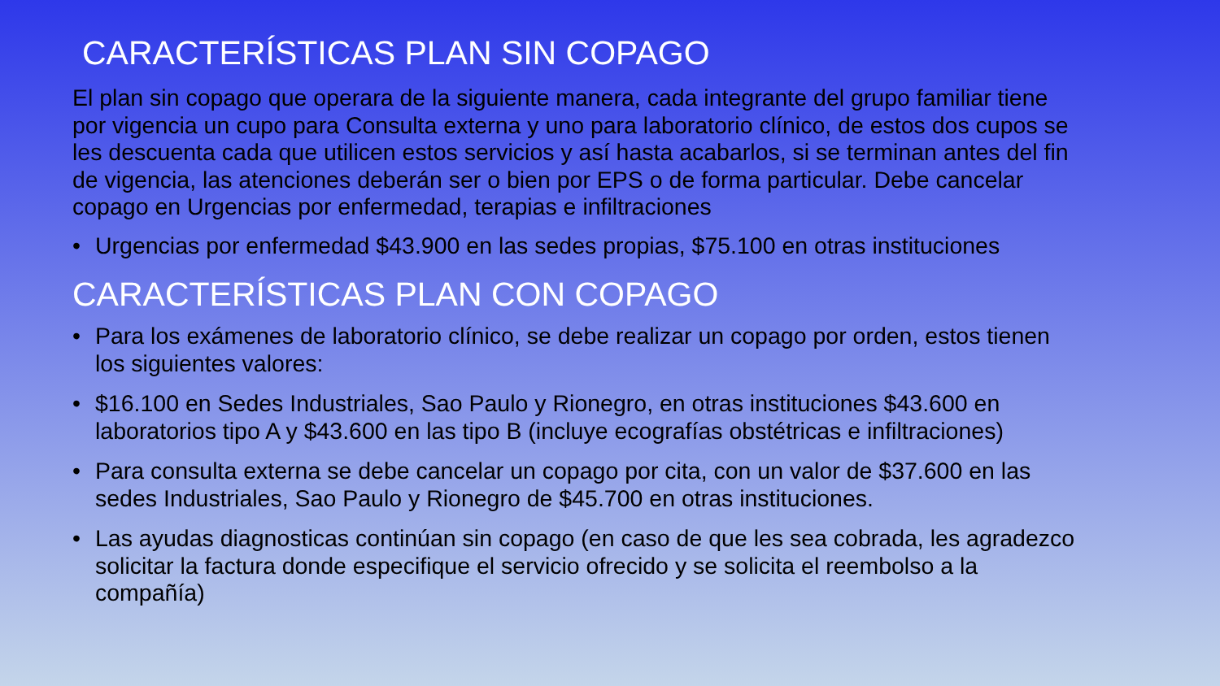CARACTERÍSTICAS PLAN SIN COPAGO
El plan sin copago que operara de la siguiente manera, cada integrante del grupo familiar tiene por vigencia un cupo para Consulta externa y uno para laboratorio clínico, de estos dos cupos se les descuenta cada que utilicen estos servicios y así hasta acabarlos, si se terminan antes del fin de vigencia, las atenciones deberán ser o bien por EPS o de forma particular. Debe cancelar copago en Urgencias por enfermedad, terapias e infiltraciones
• Urgencias por enfermedad $43.900 en las sedes propias, $75.100 en otras instituciones
CARACTERÍSTICAS PLAN CON COPAGO
• Para los exámenes de laboratorio clínico, se debe realizar un copago por orden, estos tienen los siguientes valores:
• $16.100 en Sedes Industriales, Sao Paulo y Rionegro, en otras instituciones $43.600 en laboratorios tipo A y $43.600 en las tipo B (incluye ecografías obstétricas e infiltraciones)
• Para consulta externa se debe cancelar un copago por cita, con un valor de $37.600 en las sedes Industriales, Sao Paulo y Rionegro de $45.700 en otras instituciones.
• Las ayudas diagnosticas continúan sin copago (en caso de que les sea cobrada, les agradezco solicitar la factura donde especifique el servicio ofrecido y se solicita el reembolso a la compañía)